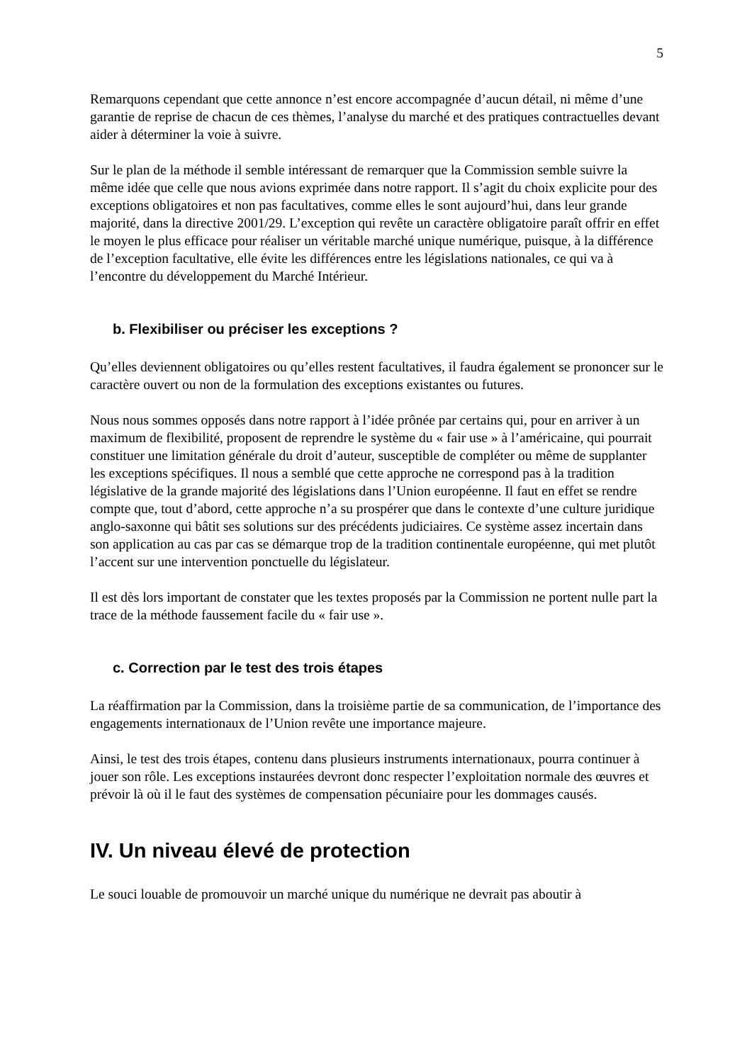5
Remarquons cependant que cette annonce n’est encore accompagnée d’aucun détail, ni même d’une garantie de reprise de chacun de ces thèmes, l’analyse du marché et des pratiques contractuelles devant aider à déterminer la voie à suivre.
Sur le plan de la méthode il semble intéressant de remarquer que la Commission semble suivre la même idée que celle que nous avions exprimée dans notre rapport. Il s’agit du choix explicite pour des exceptions obligatoires et non pas facultatives, comme elles le sont aujourd’hui, dans leur grande majorité, dans la directive 2001/29. L’exception qui revête un caractère obligatoire paraît offrir en effet le moyen le plus efficace pour réaliser un véritable marché unique numérique, puisque, à la différence de l’exception facultative, elle évite les différences entre les législations nationales, ce qui va à l’encontre du développement du Marché Intérieur.
b. Flexibiliser ou préciser les exceptions ?
Qu’elles deviennent obligatoires ou qu’elles restent facultatives, il faudra également se prononcer sur le caractère ouvert ou non de la formulation des exceptions existantes ou futures.
Nous nous sommes opposés dans notre rapport à l’idée prônée par certains qui, pour en arriver à un maximum de flexibilité, proposent de reprendre le système du « fair use » à l’américaine, qui pourrait constituer une limitation générale du droit d’auteur, susceptible de compléter ou même de supplanter les exceptions spécifiques. Il nous a semblé que cette approche ne correspond pas à la tradition législative de la grande majorité des législations dans l’Union européenne. Il faut en effet se rendre compte que, tout d’abord, cette approche n’a su prospérer que dans le contexte d’une culture juridique anglo-saxonne qui bâtit ses solutions sur des précédents judiciaires. Ce système assez incertain dans son application au cas par cas se démarque trop de la tradition continentale européenne, qui met plutôt l’accent sur une intervention ponctuelle du législateur.
Il est dès lors important de constater que les textes proposés par la Commission ne portent nulle part la trace de la méthode faussement facile du « fair use ».
c. Correction par le test des trois étapes
La réaffirmation par la Commission, dans la troisième partie de sa communication, de l’importance des engagements internationaux de l’Union revête une importance majeure.
Ainsi, le test des trois étapes, contenu dans plusieurs instruments internationaux, pourra continuer à jouer son rôle. Les exceptions instaurées devront donc respecter l’exploitation normale des œuvres et prévoir là où il le faut des systèmes de compensation pécuniaire pour les dommages causés.
IV. Un niveau élevé de protection
Le souci louable de promouvoir un marché unique du numérique ne devrait pas aboutir à